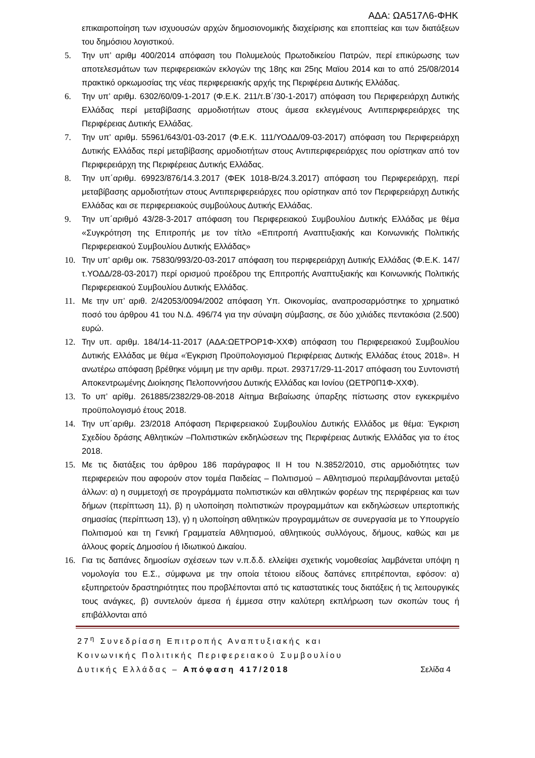ΑΔΑ: ΩΑ517Λ6-ΦΗΚ
επικαιροποίηση των ισχυουσών αρχών δημοσιονομικής διαχείρισης και εποπτείας και των διατάξεων του δημόσιου λογιστικού.
5. Την υπ’ αριθμ 400/2014 απόφαση του Πολυμελούς Πρωτοδικείου Πατρών, περί επικύρωσης των αποτελεσμάτων των περιφερειακών εκλογών της 18ης και 25ης Μαϊου 2014 και το από 25/08/2014 πρακτικό ορκωμοσίας της νέας περιφερειακής αρχής της Περιφέρεια Δυτικής Ελλάδας.
6. Την υπ’ αριθμ. 6302/60/09-1-2017 (Φ.Ε.Κ. 211/τ.Β΄/30-1-2017) απόφαση του Περιφερειάρχη Δυτικής Ελλάδας περί μεταβίβασης αρμοδιοτήτων στους άμεσα εκλεγμένους Αντιπεριφερειάρχες της Περιφέρειας Δυτικής Ελλάδας.
7. Την υπ’ αριθμ. 55961/643/01-03-2017 (Φ.Ε.Κ. 111/ΥΟΔΔ/09-03-2017) απόφαση του Περιφερειάρχη Δυτικής Ελλάδας περί μεταβίβασης αρμοδιοτήτων στους Αντιπεριφερειάρχες που ορίστηκαν από τον Περιφερειάρχη της Περιφέρειας Δυτικής Ελλάδας.
8. Την υπ΄αριθμ. 69923/876/14.3.2017 (ΦΕΚ 1018-Β/24.3.2017) απόφαση του Περιφερειάρχη, περί μεταβίβασης αρμοδιοτήτων στους Αντιπεριφερειάρχες που ορίστηκαν από τον Περιφερειάρχη Δυτικής Ελλάδας και σε περιφερειακούς συμβούλους Δυτικής Ελλάδας.
9. Την υπ΄αριθμό 43/28-3-2017 απόφαση του Περιφερειακού Συμβουλίου Δυτικής Ελλάδας με θέμα «Συγκρότηση της Επιτροπής με τον τίτλο «Επιτροπή Αναπτυξιακής και Κοινωνικής Πολιτικής Περιφερειακού Συμβουλίου Δυτικής Ελλάδας»
10. Την υπ’ αριθμ οικ. 75830/993/20-03-2017 απόφαση του περιφερειάρχη Δυτικής Ελλάδας (Φ.Ε.Κ. 147/τ.ΥΟΔΔ/28-03-2017) περί ορισμού προέδρου της Επιτροπής Αναπτυξιακής και Κοινωνικής Πολιτικής Περιφερειακού Συμβουλίου Δυτικής Ελλάδας.
11. Με την υπ’ αριθ. 2/42053/0094/2002 απόφαση Υπ. Οικονομίας, αναπροσαρμόστηκε το χρηματικό ποσό του άρθρου 41 του Ν.Δ. 496/74 για την σύναψη σύμβασης, σε δύο χιλιάδες πεντακόσια (2.500) ευρώ.
12. Την υπ. αριθμ. 184/14-11-2017 (ΑΔΑ:ΩΕΤΡΟΡ1Φ-ΧΧΦ) απόφαση του Περιφερειακού Συμβουλίου Δυτικής Ελλάδας με θέμα «Έγκριση Προϋπολογισμού Περιφέρειας Δυτικής Ελλάδας έτους 2018». Η ανωτέρω απόφαση βρέθηκε νόμιμη με την αριθμ. πρωτ. 293717/29-11-2017 απόφαση του Συντονιστή Αποκεντρωμένης Διοίκησης Πελοποννήσου Δυτικής Ελλάδας και Ιονίου (ΩΕΤΡ0Π1Φ-ΧΧΦ).
13. Το υπ’ αρίθμ. 261885/2382/29-08-2018 Αίτημα Βεβαίωσης ύπαρξης πίστωσης στον εγκεκριμένο προϋπολογισμό έτους 2018.
14. Την υπ΄αριθμ. 23/2018 Απόφαση Περιφερειακού Συμβουλίου Δυτικής Ελλάδος με θέμα: Έγκριση Σχεδίου δράσης Αθλητικών –Πολιτιστικών εκδηλώσεων της Περιφέρειας Δυτικής Ελλάδας για το έτος 2018.
15. Με τις διατάξεις του άρθρου 186 παράγραφος ΙΙ Η του Ν.3852/2010, στις αρμοδιότητες των περιφερειών που αφορούν στον τομέα Παιδείας – Πολιτισμού – Αθλητισμού περιλαμβάνονται μεταξύ άλλων: α) η συμμετοχή σε προγράμματα πολιτιστικών και αθλητικών φορέων της περιφέρειας και των δήμων (περίπτωση 11), β) η υλοποίηση πολιτιστικών προγραμμάτων και εκδηλώσεων υπερτοπικής σημασίας (περίπτωση 13), γ) η υλοποίηση αθλητικών προγραμμάτων σε συνεργασία με το Υπουργείο Πολιτισμού και τη Γενική Γραμματεία Αθλητισμού, αθλητικούς συλλόγους, δήμους, καθώς και με άλλους φορείς Δημοσίου ή Ιδιωτικού Δικαίου.
16. Για τις δαπάνες δημοσίων σχέσεων των ν.π.δ.δ. ελλείψει σχετικής νομοθεσίας λαμβάνεται υπόψη η νομολογία του Ε.Σ., σύμφωνα με την οποία τέτοιου είδους δαπάνες επιτρέπονται, εφόσον: α) εξυπηρετούν δραστηριότητες που προβλέπονται από τις καταστατικές τους διατάξεις ή τις λειτουργικές τους ανάγκες, β) συντελούν άμεσα ή έμμεσα στην καλύτερη εκπλήρωση των σκοπών τους ή επιβάλλονται από
27<sup>η</sup> Συνεδρίαση Επιτροπής Αναπτυξιακής και
Κοινωνικής Πολιτικής Περιφερειακού Συμβουλίου
Δυτικής Ελλάδας – Απόφαση 417/2018 Σελίδα 4